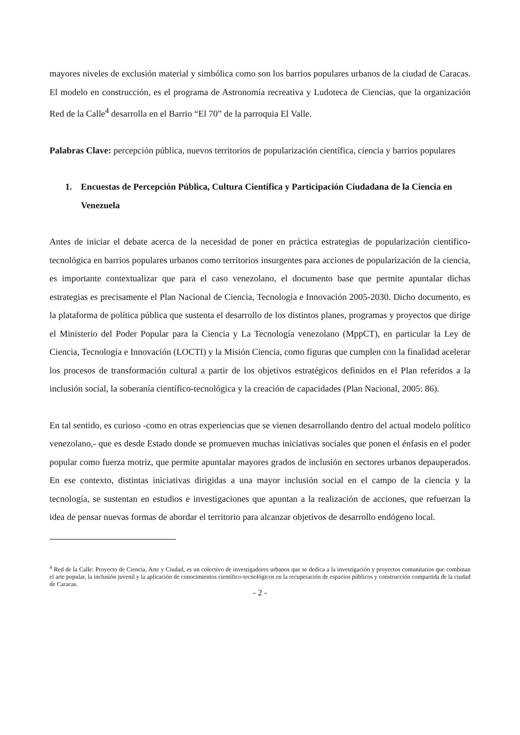mayores niveles de exclusión material y simbólica como son los barrios populares urbanos de la ciudad de Caracas. El modelo en construcción, es el programa de Astronomía recreativa y Ludoteca de Ciencias, que la organización Red de la Calle<sup>4</sup> desarrolla en el Barrio “El 70” de la parroquia El Valle.
Palabras Clave: percepción pública, nuevos territorios de popularización científica, ciencia y barrios populares
1. Encuestas de Percepción Pública, Cultura Científica y Participación Ciudadana de la Ciencia en Venezuela
Antes de iniciar el debate acerca de la necesidad de poner en práctica estrategias de popularización científico-tecnológica en barrios populares urbanos como territorios insurgentes para acciones de popularización de la ciencia, es importante contextualizar que para el caso venezolano, el documento base que permite apuntalar dichas estrategias es precisamente el Plan Nacional de Ciencia, Tecnología e Innovación 2005-2030. Dicho documento, es la plataforma de política pública que sustenta el desarrollo de los distintos planes, programas y proyectos que dirige el Ministerio del Poder Popular para la Ciencia y La Tecnología venezolano (MppCT), en particular la Ley de Ciencia, Tecnología e Innovación (LOCTI) y la Misión Ciencia, como figuras que cumplen con la finalidad acelerar los procesos de transformación cultural a partir de los objetivos estratégicos definidos en el Plan referidos a la inclusión social, la soberanía científico-tecnológica y la creación de capacidades (Plan Nacional, 2005: 86).
En tal sentido, es curioso -como en otras experiencias que se vienen desarrollando dentro del actual modelo político venezolano,- que es desde Estado donde se promueven muchas iniciativas sociales que ponen el énfasis en el poder popular como fuerza motriz, que permite apuntalar mayores grados de inclusión en sectores urbanos depauperados. En ese contexto, distintas iniciativas dirigidas a una mayor inclusión social en el campo de la ciencia y la tecnología, se sustentan en estudios e investigaciones que apuntan a la realización de acciones, que refuerzan la idea de pensar nuevas formas de abordar el territorio para alcanzar objetivos de desarrollo endógeno local.
<sup>4</sup> Red de la Calle: Proyecto de Ciencia, Arte y Ciudad, es un colectivo de investigadores urbanos que se dedica a la investigación y proyectos comunitarios que combinan el arte popular, la inclusión juvenil y la aplicación de conocimientos científico-tecnológicos en la recuperación de espacios públicos y construcción compartida de la ciudad de Caracas.
- 2 -